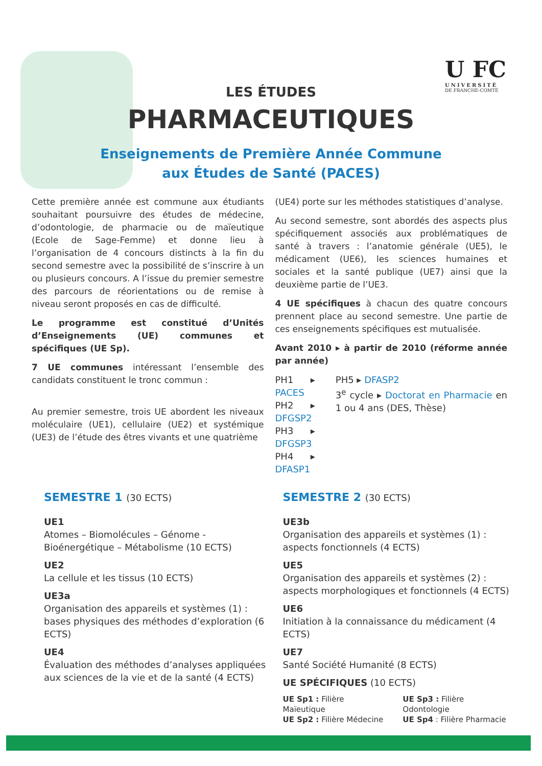U FC
UNIVERSITÉ
DE FRANCHE-COMTÉ
LES ÉTUDES
PHARMACEUTIQUES
Enseignements de Première Année Commune
aux Études de Santé (PACES)
Cette première année est commune aux étudiants souhaitant poursuivre des études de médecine, d’odontologie, de pharmacie ou de maïeutique (Ecole de Sage-Femme) et donne lieu à l’organisation de 4 concours distincts à la fin du second semestre avec la possibilité de s’inscrire à un ou plusieurs concours. A l’issue du premier semestre des parcours de réorientations ou de remise à niveau seront proposés en cas de difficulté.
Le programme est constitué d’Unités d’Enseignements (UE) communes et spécifiques (UE Sp).
7 UE communes intéressant l’ensemble des candidats constituent le tronc commun :
Au premier semestre, trois UE abordent les niveaux moléculaire (UE1), cellulaire (UE2) et systémique (UE3) de l’étude des êtres vivants et une quatrième
(UE4) porte sur les méthodes statistiques d’analyse.
Au second semestre, sont abordés des aspects plus spécifiquement associés aux problématiques de santé à travers : l’anatomie générale (UE5), le médicament (UE6), les sciences humaines et sociales et la santé publique (UE7) ainsi que la deuxième partie de l’UE3.
4 UE spécifiques à chacun des quatre concours prennent place au second semestre. Une partie de ces enseignements spécifiques est mutualisée.
Avant 2010 ▸ à partir de 2010 (réforme année par année)
PH1 ▸ PACES
PH2 ▸ DFGSP2
PH3 ▸ DFGSP3
PH4 ▸ DFASP1
PH5 ▸ DFASP2
3<sup>e</sup> cycle ▸ Doctorat en Pharmacie en 1 ou 4 ans (DES, Thèse)
SEMESTRE 1 (30 ECTS)
UE1
Atomes – Biomolécules – Génome - Bioénergétique – Métabolisme (10 ECTS)
UE2
La cellule et les tissus (10 ECTS)
UE3a
Organisation des appareils et systèmes (1) : bases physiques des méthodes d’exploration (6 ECTS)
UE4
Évaluation des méthodes d’analyses appliquées aux sciences de la vie et de la santé (4 ECTS)
SEMESTRE 2 (30 ECTS)
UE3b
Organisation des appareils et systèmes (1) : aspects fonctionnels (4 ECTS)
UE5
Organisation des appareils et systèmes (2) : aspects morphologiques et fonctionnels (4 ECTS)
UE6
Initiation à la connaissance du médicament (4 ECTS)
UE7
Santé Société Humanité (8 ECTS)
UE SPÉCIFIQUES (10 ECTS)
UE Sp1 : Filière Maïeutique
UE Sp2 : Filière Médecine
UE Sp3 : Filière Odontologie
UE Sp4 : Filière Pharmacie